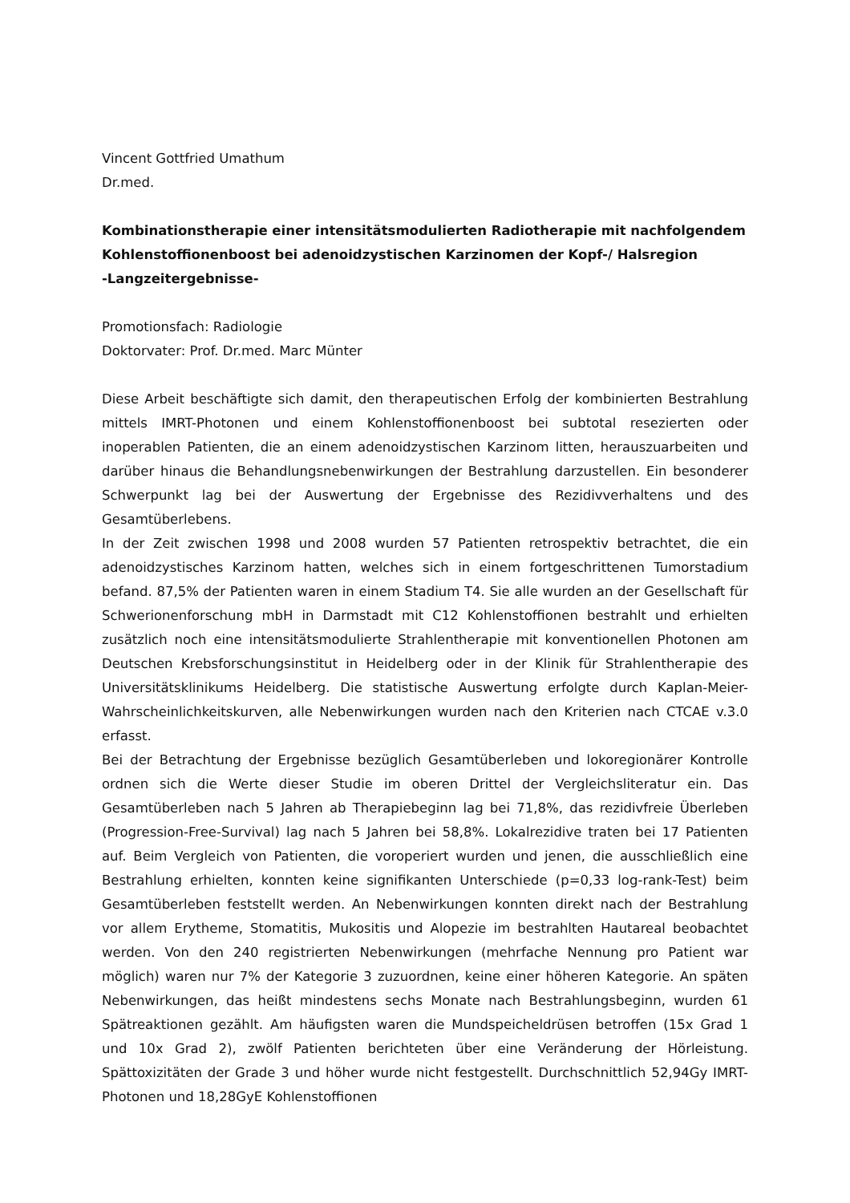Vincent Gottfried Umathum
Dr.med.
Kombinationstherapie einer intensitätsmodulierten Radiotherapie mit nachfolgendem Kohlenstoffionenboost bei adenoidzystischen Karzinomen der Kopf-/ Halsregion
-Langzeitergebnisse-
Promotionsfach: Radiologie
Doktorvater: Prof. Dr.med. Marc Münter
Diese Arbeit beschäftigte sich damit, den therapeutischen Erfolg der kombinierten Bestrahlung mittels IMRT-Photonen und einem Kohlenstoffionenboost bei subtotal resezierten oder inoperablen Patienten, die an einem adenoidzystischen Karzinom litten, herauszuarbeiten und darüber hinaus die Behandlungsnebenwirkungen der Bestrahlung darzustellen. Ein besonderer Schwerpunkt lag bei der Auswertung der Ergebnisse des Rezidivverhaltens und des Gesamtüberlebens.
In der Zeit zwischen 1998 und 2008 wurden 57 Patienten retrospektiv betrachtet, die ein adenoidzystisches Karzinom hatten, welches sich in einem fortgeschrittenen Tumorstadium befand. 87,5% der Patienten waren in einem Stadium T4. Sie alle wurden an der Gesellschaft für Schwerionenforschung mbH in Darmstadt mit C12 Kohlenstoffionen bestrahlt und erhielten zusätzlich noch eine intensitätsmodulierte Strahlentherapie mit konventionellen Photonen am Deutschen Krebsforschungsinstitut in Heidelberg oder in der Klinik für Strahlentherapie des Universitätsklinikums Heidelberg. Die statistische Auswertung erfolgte durch Kaplan-Meier-Wahrscheinlichkeitskurven, alle Nebenwirkungen wurden nach den Kriterien nach CTCAE v.3.0 erfasst.
Bei der Betrachtung der Ergebnisse bezüglich Gesamtüberleben und lokoregionärer Kontrolle ordnen sich die Werte dieser Studie im oberen Drittel der Vergleichsliteratur ein. Das Gesamtüberleben nach 5 Jahren ab Therapiebeginn lag bei 71,8%, das rezidivfreie Überleben (Progression-Free-Survival) lag nach 5 Jahren bei 58,8%. Lokalrezidive traten bei 17 Patienten auf. Beim Vergleich von Patienten, die voroperiert wurden und jenen, die ausschließlich eine Bestrahlung erhielten, konnten keine signifikanten Unterschiede (p=0,33 log-rank-Test) beim Gesamtüberleben feststellt werden. An Nebenwirkungen konnten direkt nach der Bestrahlung vor allem Erytheme, Stomatitis, Mukositis und Alopezie im bestrahlten Hautareal beobachtet werden. Von den 240 registrierten Nebenwirkungen (mehrfache Nennung pro Patient war möglich) waren nur 7% der Kategorie 3 zuzuordnen, keine einer höheren Kategorie. An späten Nebenwirkungen, das heißt mindestens sechs Monate nach Bestrahlungsbeginn, wurden 61 Spätreaktionen gezählt. Am häufigsten waren die Mundspeicheldrüsen betroffen (15x Grad 1 und 10x Grad 2), zwölf Patienten berichteten über eine Veränderung der Hörleistung. Spättoxizitäten der Grade 3 und höher wurde nicht festgestellt. Durchschnittlich 52,94Gy IMRT-Photonen und 18,28GyE Kohlenstoffionen